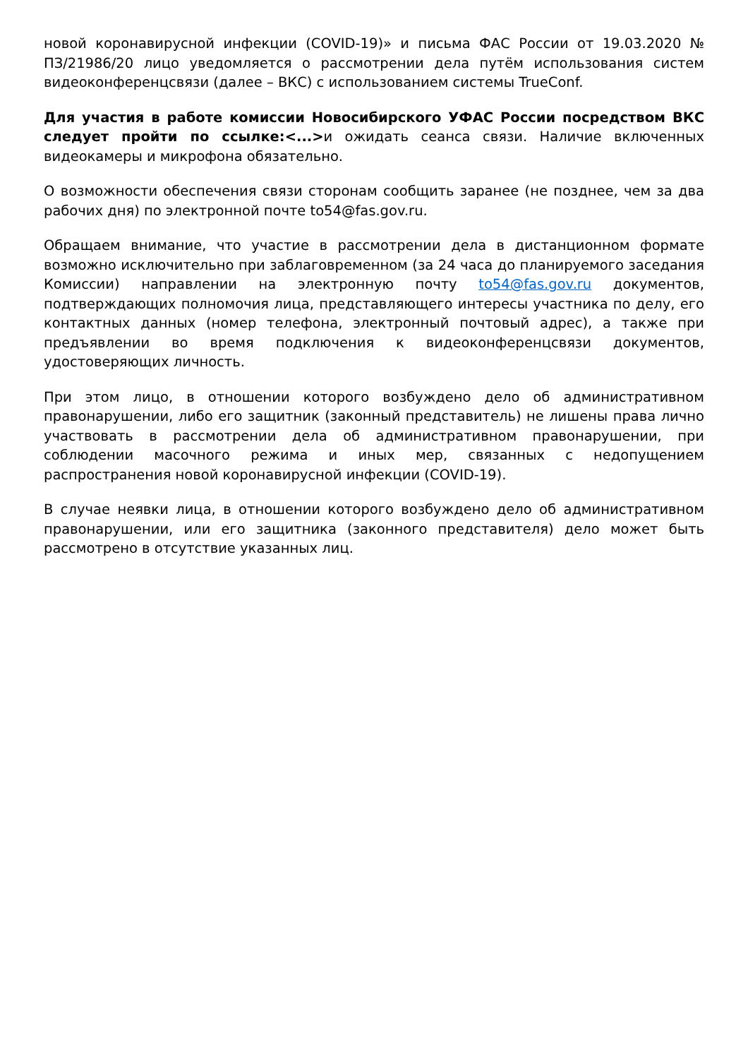новой коронавирусной инфекции (COVID-19)» и письма ФАС России от 19.03.2020 № ПЗ/21986/20 лицо уведомляется о рассмотрении дела путём использования систем видеоконференцсвязи (далее – ВКС) с использованием системы TrueConf.
Для участия в работе комиссии Новосибирского УФАС России посредством ВКС следует пройти по ссылке:<...>и ожидать сеанса связи. Наличие включенных видеокамеры и микрофона обязательно.
О возможности обеспечения связи сторонам сообщить заранее (не позднее, чем за два рабочих дня) по электронной почте to54@fas.gov.ru.
Обращаем внимание, что участие в рассмотрении дела в дистанционном формате возможно исключительно при заблаговременном (за 24 часа до планируемого заседания Комиссии) направлении на электронную почту to54@fas.gov.ru документов, подтверждающих полномочия лица, представляющего интересы участника по делу, его контактных данных (номер телефона, электронный почтовый адрес), а также при предъявлении во время подключения к видеоконференцсвязи документов, удостоверяющих личность.
При этом лицо, в отношении которого возбуждено дело об административном правонарушении, либо его защитник (законный представитель) не лишены права лично участвовать в рассмотрении дела об административном правонарушении, при соблюдении масочного режима и иных мер, связанных с недопущением распространения новой коронавирусной инфекции (COVID-19).
В случае неявки лица, в отношении которого возбуждено дело об административном правонарушении, или его защитника (законного представителя) дело может быть рассмотрено в отсутствие указанных лиц.